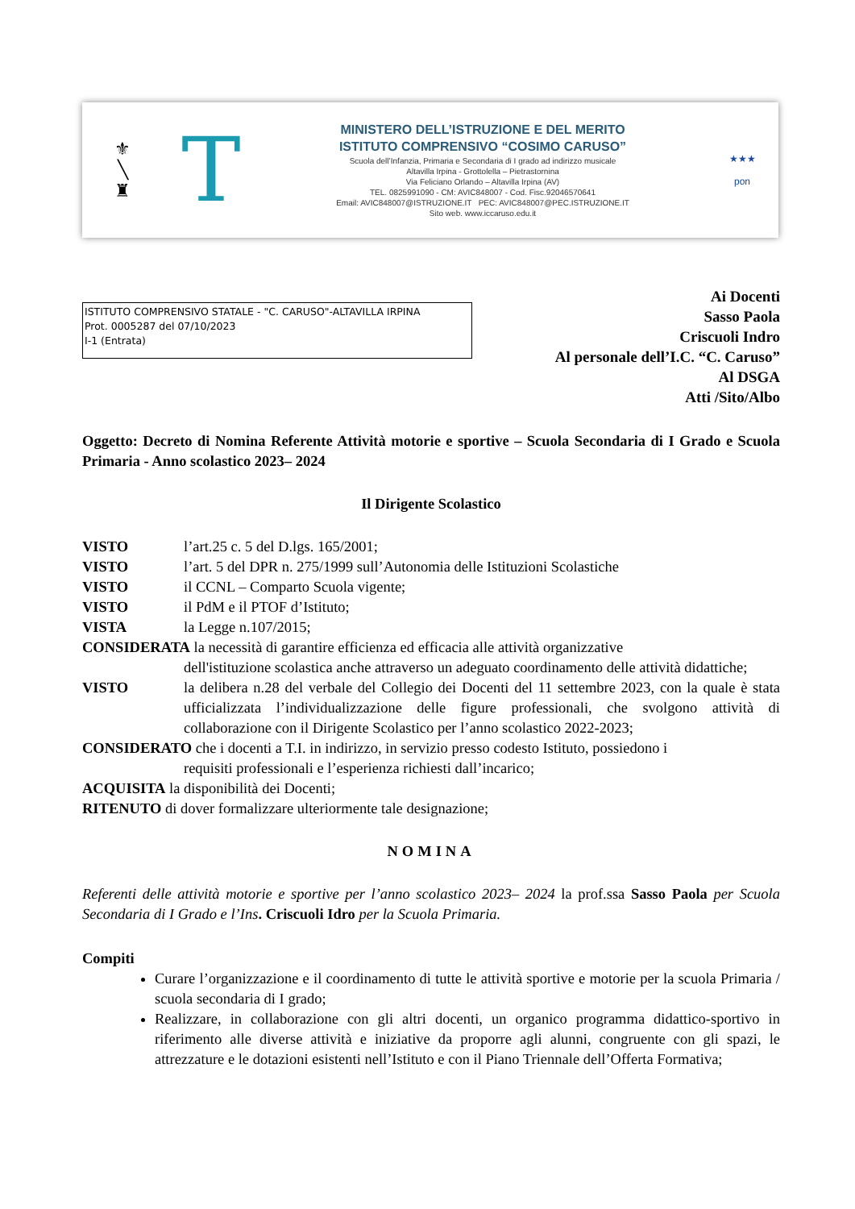⚜
╲
♜
T
MINISTERO DELL’ISTRUZIONE E DEL MERITO
ISTITUTO COMPRENSIVO “COSIMO CARUSO”
Scuola dell’Infanzia, Primaria e Secondaria di I grado ad indirizzo musicale
Altavilla Irpina - Grottolella – Pietrastornina
Via Feliciano Orlando – Altavilla Irpina (AV)
TEL. 0825991090 - CM: AVIC848007 - Cod. Fisc.92046570641
Email: AVIC848007@ISTRUZIONE.IT PEC: AVIC848007@PEC.ISTRUZIONE.IT
Sito web. www.iccaruso.edu.it
★★★
pon
ISTITUTO COMPRENSIVO STATALE - "C. CARUSO"-ALTAVILLA IRPINA
Prot. 0005287 del 07/10/2023
I-1 (Entrata)
Ai Docenti
Sasso Paola
Criscuoli Indro
Al personale dell’I.C. “C. Caruso”
Al DSGA
Atti /Sito/Albo
Oggetto: Decreto di Nomina Referente Attività motorie e sportive – Scuola Secondaria di I Grado e Scuola Primaria - Anno scolastico 2023– 2024
Il Dirigente Scolastico
VISTO l’art.25 c. 5 del D.lgs. 165/2001;
VISTO l’art. 5 del DPR n. 275/1999 sull’Autonomia delle Istituzioni Scolastiche
VISTO il CCNL – Comparto Scuola vigente;
VISTO il PdM e il PTOF d’Istituto;
VISTA la Legge n.107/2015;
CONSIDERATA la necessità di garantire efficienza ed efficacia alle attività organizzative
dell'istituzione scolastica anche attraverso un adeguato coordinamento delle attività didattiche;
VISTO la delibera n.28 del verbale del Collegio dei Docenti del 11 settembre 2023, con la quale è stata ufficializzata l’individualizzazione delle figure professionali, che svolgono attività di collaborazione con il Dirigente Scolastico per l’anno scolastico 2022-2023;
CONSIDERATO che i docenti a T.I. in indirizzo, in servizio presso codesto Istituto, possiedono i
requisiti professionali e l’esperienza richiesti dall’incarico;
ACQUISITA la disponibilità dei Docenti;
RITENUTO di dover formalizzare ulteriormente tale designazione;
NOMINA
Referenti delle attività motorie e sportive per l’anno scolastico 2023– 2024 la prof.ssa Sasso Paola per Scuola Secondaria di I Grado e l’Ins. Criscuoli Idro per la Scuola Primaria.
Compiti
Curare l’organizzazione e il coordinamento di tutte le attività sportive e motorie per la scuola Primaria / scuola secondaria di I grado;
Realizzare, in collaborazione con gli altri docenti, un organico programma didattico-sportivo in riferimento alle diverse attività e iniziative da proporre agli alunni, congruente con gli spazi, le attrezzature e le dotazioni esistenti nell’Istituto e con il Piano Triennale dell’Offerta Formativa;